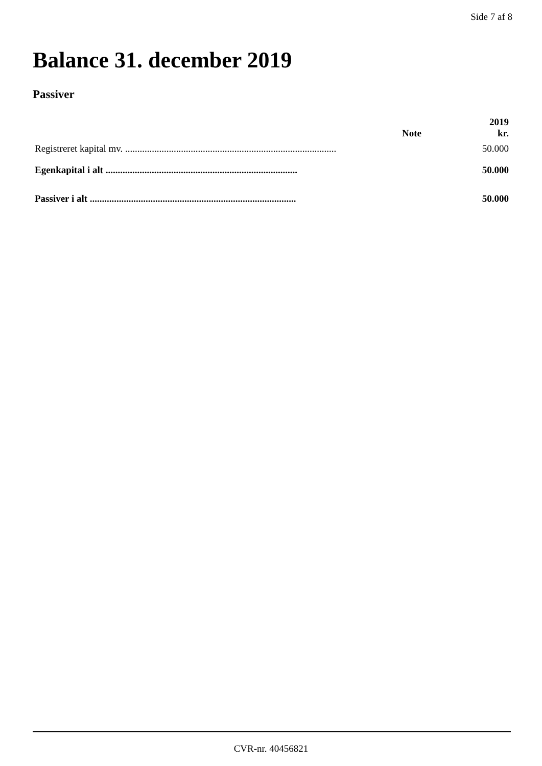Side 7 af 8
Balance 31. december 2019
Passiver
| | Note | 2019 kr. |
| --- | --- | --- |
| Registreret kapital mv. ....................................................................................... | | 50.000 |
| Egenkapital i alt ............................................................................... | | 50.000 |
| Passiver i alt ..................................................................................... | | 50.000 |
CVR-nr. 40456821